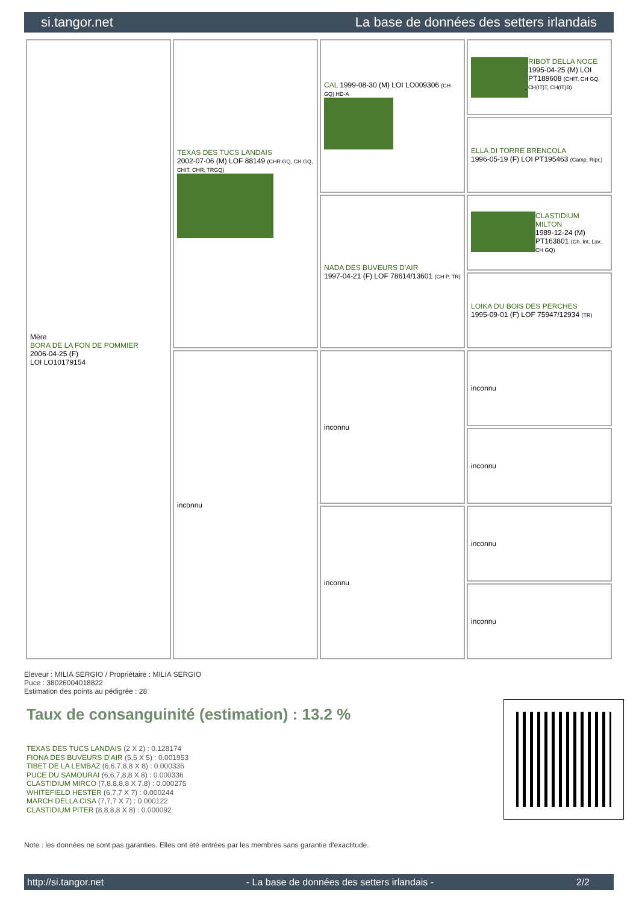si.tangor.net La base de données des setters irlandais
| Mère BORA DE LA FON DE POMMIER 2006-04-25 (F) LOI LO10179154 | TEXAS DES TUCS LANDAIS 2002-07-06 (M) LOF 88149 (CHR GQ, CH GQ, CHIT, CHR, TRGQ) | CAL 1999-08-30 (M) LOI LO009306 (CH GQ) HD-A | RIBOT DELLA NOCE 1995-04-25 (M) LOI PT189608 (CHIT, CH GQ, CH(IT)T, CH(IT)B) |
| | | | ELLA DI TORRE BRENCOLA 1996-05-19 (F) LOI PT195463 (Camp. Ripr.) |
| | | NADA DES BUVEURS D'AIR 1997-04-21 (F) LOF 78614/13601 (CH P, TR) | CLASTIDIUM MILTON 1989-12-24 (M) PT163801 (Ch. Int. Lav., CH GQ) |
| | | | LOIKA DU BOIS DES PERCHES 1995-09-01 (F) LOF 75947/12934 (TR) |
| | inconnu | inconnu | inconnu |
| | | | inconnu |
| | | inconnu | inconnu |
| | | | inconnu |
Eleveur : MILIA SERGIO / Propriétaire : MILIA SERGIO
Puce : 38026004018822
Estimation des points au pédigrée : 28
Taux de consanguinité (estimation) : 13.2 %
TEXAS DES TUCS LANDAIS (2 X 2) : 0.128174
FIONA DES BUVEURS D'AIR (5,5 X 5) : 0.001953
TIBET DE LA LEMBAZ (6,6,7,8,8 X 8) : 0.000336
PUCE DU SAMOURAI (6,6,7,8,8 X 8) : 0.000336
CLASTIDIUM MIRCO (7,8,8,8,8 X 7,8) : 0.000275
WHITEFIELD HESTER (6,7,7 X 7) : 0.000244
MARCH DELLA CISA (7,7,7 X 7) : 0.000122
CLASTIDIUM PITER (8,8,8,8 X 8) : 0.000092
Note : les données ne sont pas garanties. Elles ont été entrées par les membres sans garantie d'exactitude.
http://si.tangor.net - La base de données des setters irlandais - 2/2